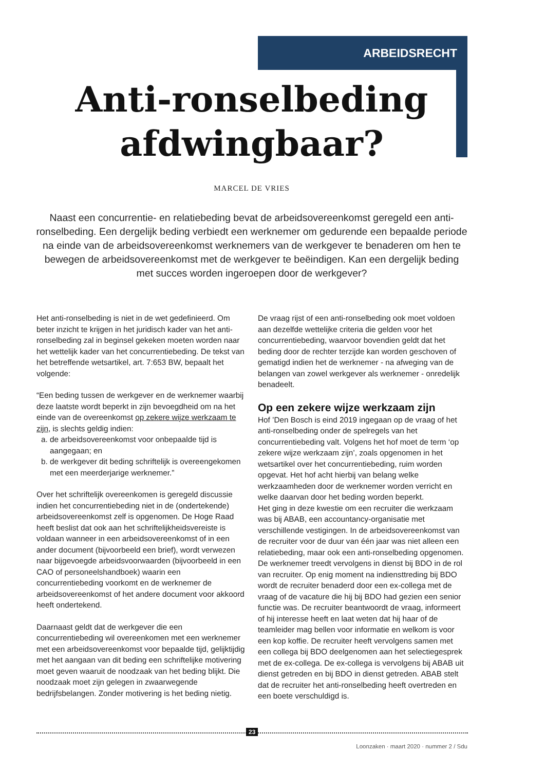ARBEIDSRECHT
Anti-ronselbeding afdwingbaar?
MARCEL DE VRIES
Naast een concurrentie- en relatiebeding bevat de arbeidsovereenkomst geregeld een anti-ronselbeding. Een dergelijk beding verbiedt een werknemer om gedurende een bepaalde periode na einde van de arbeidsovereenkomst werknemers van de werkgever te benaderen om hen te bewegen de arbeidsovereenkomst met de werkgever te beëindigen. Kan een dergelijk beding met succes worden ingeroepen door de werkgever?
Het anti-ronselbeding is niet in de wet gedefinieerd. Om beter inzicht te krijgen in het juridisch kader van het anti-ronselbeding zal in beginsel gekeken moeten worden naar het wettelijk kader van het concurrentiebeding. De tekst van het betreffende wetsartikel, art. 7:653 BW, bepaalt het volgende:
“Een beding tussen de werkgever en de werknemer waarbij deze laatste wordt beperkt in zijn bevoegdheid om na het einde van de overeenkomst op zekere wijze werkzaam te zijn, is slechts geldig indien:
a. de arbeidsovereenkomst voor onbepaalde tijd is aangegaan; en
b. de werkgever dit beding schriftelijk is overeengekomen met een meerderjarige werknemer.”
Over het schriftelijk overeenkomen is geregeld discussie indien het concurrentiebeding niet in de (ondertekende) arbeidsovereenkomst zelf is opgenomen. De Hoge Raad heeft beslist dat ook aan het schriftelijkheidsvereiste is voldaan wanneer in een arbeidsovereenkomst of in een ander document (bijvoorbeeld een brief), wordt verwezen naar bijgevoegde arbeidsvoorwaarden (bijvoorbeeld in een CAO of personeelshandboek) waarin een concurrentiebeding voorkomt en de werknemer de arbeidsovereenkomst of het andere document voor akkoord heeft ondertekend.
Daarnaast geldt dat de werkgever die een concurrentiebeding wil overeenkomen met een werknemer met een arbeidsovereenkomst voor bepaalde tijd, gelijktijdig met het aangaan van dit beding een schriftelijke motivering moet geven waaruit de noodzaak van het beding blijkt. Die noodzaak moet zijn gelegen in zwaarwegende bedrijfsbelangen. Zonder motivering is het beding nietig.
De vraag rijst of een anti-ronselbeding ook moet voldoen aan dezelfde wettelijke criteria die gelden voor het concurrentiebeding, waarvoor bovendien geldt dat het beding door de rechter terzijde kan worden geschoven of gematigd indien het de werknemer - na afweging van de belangen van zowel werkgever als werknemer - onredelijk benadeelt.
Op een zekere wijze werkzaam zijn
Hof ’Den Bosch is eind 2019 ingegaan op de vraag of het anti-ronselbeding onder de spelregels van het concurrentiebeding valt. Volgens het hof moet de term ‘op zekere wijze werkzaam zijn’, zoals opgenomen in het wetsartikel over het concurrentiebeding, ruim worden opgevat. Het hof acht hierbij van belang welke werkzaamheden door de werknemer worden verricht en welke daarvan door het beding worden beperkt.
Het ging in deze kwestie om een recruiter die werkzaam was bij ABAB, een accountancy-organisatie met verschillende vestigingen. In de arbeidsovereenkomst van de recruiter voor de duur van één jaar was niet alleen een relatiebeding, maar ook een anti-ronselbeding opgenomen. De werknemer treedt vervolgens in dienst bij BDO in de rol van recruiter. Op enig moment na indiensttreding bij BDO wordt de recruiter benaderd door een ex-collega met de vraag of de vacature die hij bij BDO had gezien een senior functie was. De recruiter beantwoordt de vraag, informeert of hij interesse heeft en laat weten dat hij haar of de teamleider mag bellen voor informatie en welkom is voor een kop koffie. De recruiter heeft vervolgens samen met een collega bij BDO deelgenomen aan het selectiegesprek met de ex-collega. De ex-collega is vervolgens bij ABAB uit dienst getreden en bij BDO in dienst getreden. ABAB stelt dat de recruiter het anti-ronselbeding heeft overtreden en een boete verschuldigd is.
23
Loonzaken · maart 2020 · nummer 2 / Sdu